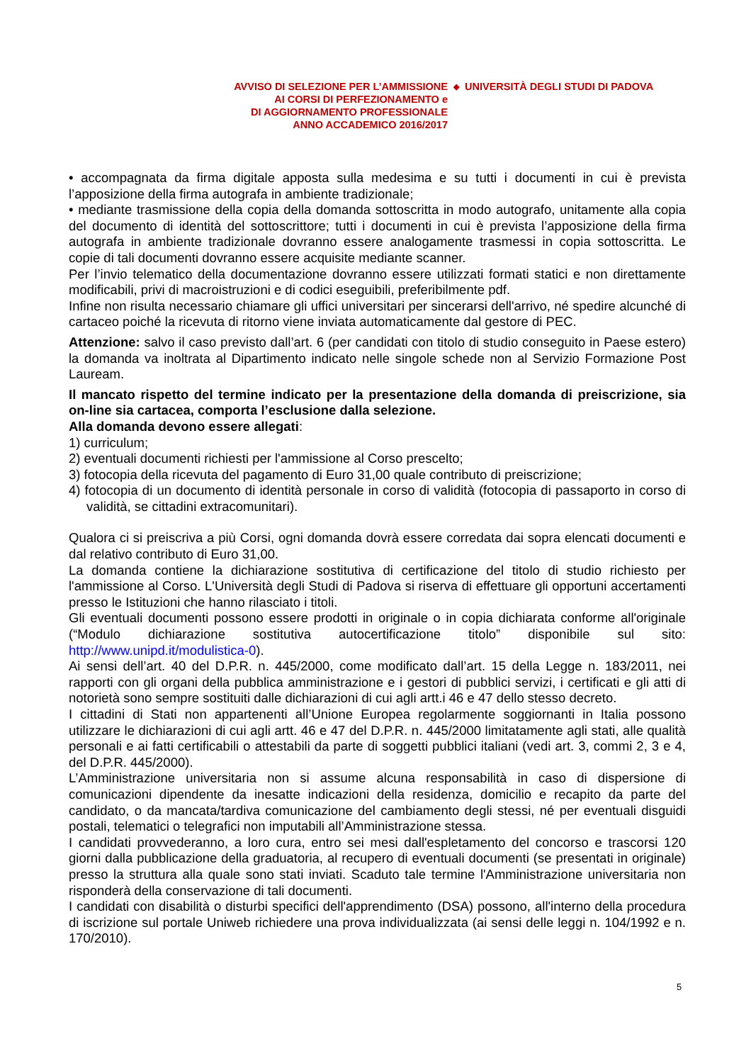AVVISO DI SELEZIONE PER L’AMMISSIONE
AI CORSI DI PERFEZIONAMENTO e
DI AGGIORNAMENTO PROFESSIONALE
ANNO ACCADEMICO 2016/2017
◆
UNIVERSITÀ DEGLI STUDI DI PADOVA
• accompagnata da firma digitale apposta sulla medesima e su tutti i documenti in cui è prevista l’apposizione della firma autografa in ambiente tradizionale;
• mediante trasmissione della copia della domanda sottoscritta in modo autografo, unitamente alla copia del documento di identità del sottoscrittore; tutti i documenti in cui è prevista l’apposizione della firma autografa in ambiente tradizionale dovranno essere analogamente trasmessi in copia sottoscritta. Le copie di tali documenti dovranno essere acquisite mediante scanner.
Per l’invio telematico della documentazione dovranno essere utilizzati formati statici e non direttamente modificabili, privi di macroistruzioni e di codici eseguibili, preferibilmente pdf.
Infine non risulta necessario chiamare gli uffici universitari per sincerarsi dell'arrivo, né spedire alcunché di cartaceo poiché la ricevuta di ritorno viene inviata automaticamente dal gestore di PEC.
Attenzione: salvo il caso previsto dall’art. 6 (per candidati con titolo di studio conseguito in Paese estero) la domanda va inoltrata al Dipartimento indicato nelle singole schede non al Servizio Formazione Post Lauream.
Il mancato rispetto del termine indicato per la presentazione della domanda di preiscrizione, sia on-line sia cartacea, comporta l’esclusione dalla selezione.
Alla domanda devono essere allegati:
1) curriculum;
2) eventuali documenti richiesti per l'ammissione al Corso prescelto;
3) fotocopia della ricevuta del pagamento di Euro 31,00 quale contributo di preiscrizione;
4) fotocopia di un documento di identità personale in corso di validità (fotocopia di passaporto in corso di validità, se cittadini extracomunitari).
Qualora ci si preiscriva a più Corsi, ogni domanda dovrà essere corredata dai sopra elencati documenti e dal relativo contributo di Euro 31,00.
La domanda contiene la dichiarazione sostitutiva di certificazione del titolo di studio richiesto per l'ammissione al Corso. L'Università degli Studi di Padova si riserva di effettuare gli opportuni accertamenti presso le Istituzioni che hanno rilasciato i titoli.
Gli eventuali documenti possono essere prodotti in originale o in copia dichiarata conforme all'originale (“Modulo dichiarazione sostitutiva autocertificazione titolo” disponibile sul sito: http://www.unipd.it/modulistica-0).
Ai sensi dell’art. 40 del D.P.R. n. 445/2000, come modificato dall’art. 15 della Legge n. 183/2011, nei rapporti con gli organi della pubblica amministrazione e i gestori di pubblici servizi, i certificati e gli atti di notorietà sono sempre sostituiti dalle dichiarazioni di cui agli artt.i 46 e 47 dello stesso decreto.
I cittadini di Stati non appartenenti all’Unione Europea regolarmente soggiornanti in Italia possono utilizzare le dichiarazioni di cui agli artt. 46 e 47 del D.P.R. n. 445/2000 limitatamente agli stati, alle qualità personali e ai fatti certificabili o attestabili da parte di soggetti pubblici italiani (vedi art. 3, commi 2, 3 e 4, del D.P.R. 445/2000).
L’Amministrazione universitaria non si assume alcuna responsabilità in caso di dispersione di comunicazioni dipendente da inesatte indicazioni della residenza, domicilio e recapito da parte del candidato, o da mancata/tardiva comunicazione del cambiamento degli stessi, né per eventuali disguidi postali, telematici o telegrafici non imputabili all’Amministrazione stessa.
I candidati provvederanno, a loro cura, entro sei mesi dall'espletamento del concorso e trascorsi 120 giorni dalla pubblicazione della graduatoria, al recupero di eventuali documenti (se presentati in originale) presso la struttura alla quale sono stati inviati. Scaduto tale termine l'Amministrazione universitaria non risponderà della conservazione di tali documenti.
I candidati con disabilità o disturbi specifici dell'apprendimento (DSA) possono, all'interno della procedura di iscrizione sul portale Uniweb richiedere una prova individualizzata (ai sensi delle leggi n. 104/1992 e n. 170/2010).
5